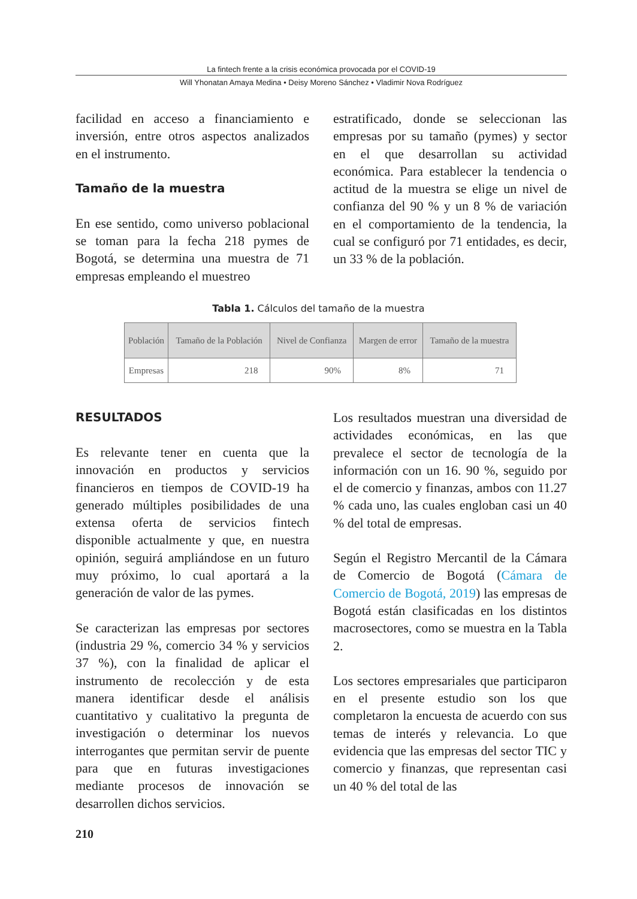La fintech frente a la crisis económica provocada por el COVID-19
Will Yhonatan Amaya Medina • Deisy Moreno Sánchez • Vladimir Nova Rodríguez
facilidad en acceso a financiamiento e inversión, entre otros aspectos analizados en el instrumento.
Tamaño de la muestra
En ese sentido, como universo poblacional se toman para la fecha 218 pymes de Bogotá, se determina una muestra de 71 empresas empleando el muestreo
estratificado, donde se seleccionan las empresas por su tamaño (pymes) y sector en el que desarrollan su actividad económica. Para establecer la tendencia o actitud de la muestra se elige un nivel de confianza del 90 % y un 8 % de variación en el comportamiento de la tendencia, la cual se configuró por 71 entidades, es decir, un 33 % de la población.
Tabla 1. Cálculos del tamaño de la muestra
| Población | Tamaño de la Población | Nivel de Confianza | Margen de error | Tamaño de la muestra |
| --- | --- | --- | --- | --- |
| Empresas | 218 | 90% | 8% | 71 |
RESULTADOS
Es relevante tener en cuenta que la innovación en productos y servicios financieros en tiempos de COVID-19 ha generado múltiples posibilidades de una extensa oferta de servicios fintech disponible actualmente y que, en nuestra opinión, seguirá ampliándose en un futuro muy próximo, lo cual aportará a la generación de valor de las pymes.
Se caracterizan las empresas por sectores (industria 29 %, comercio 34 % y servicios 37 %), con la finalidad de aplicar el instrumento de recolección y de esta manera identificar desde el análisis cuantitativo y cualitativo la pregunta de investigación o determinar los nuevos interrogantes que permitan servir de puente para que en futuras investigaciones mediante procesos de innovación se desarrollen dichos servicios.
Los resultados muestran una diversidad de actividades económicas, en las que prevalece el sector de tecnología de la información con un 16. 90 %, seguido por el de comercio y finanzas, ambos con 11.27 % cada uno, las cuales engloban casi un 40 % del total de empresas.
Según el Registro Mercantil de la Cámara de Comercio de Bogotá (Cámara de Comercio de Bogotá, 2019) las empresas de Bogotá están clasificadas en los distintos macrosectores, como se muestra en la Tabla 2.
Los sectores empresariales que participaron en el presente estudio son los que completaron la encuesta de acuerdo con sus temas de interés y relevancia. Lo que evidencia que las empresas del sector TIC y comercio y finanzas, que representan casi un 40 % del total de las
210